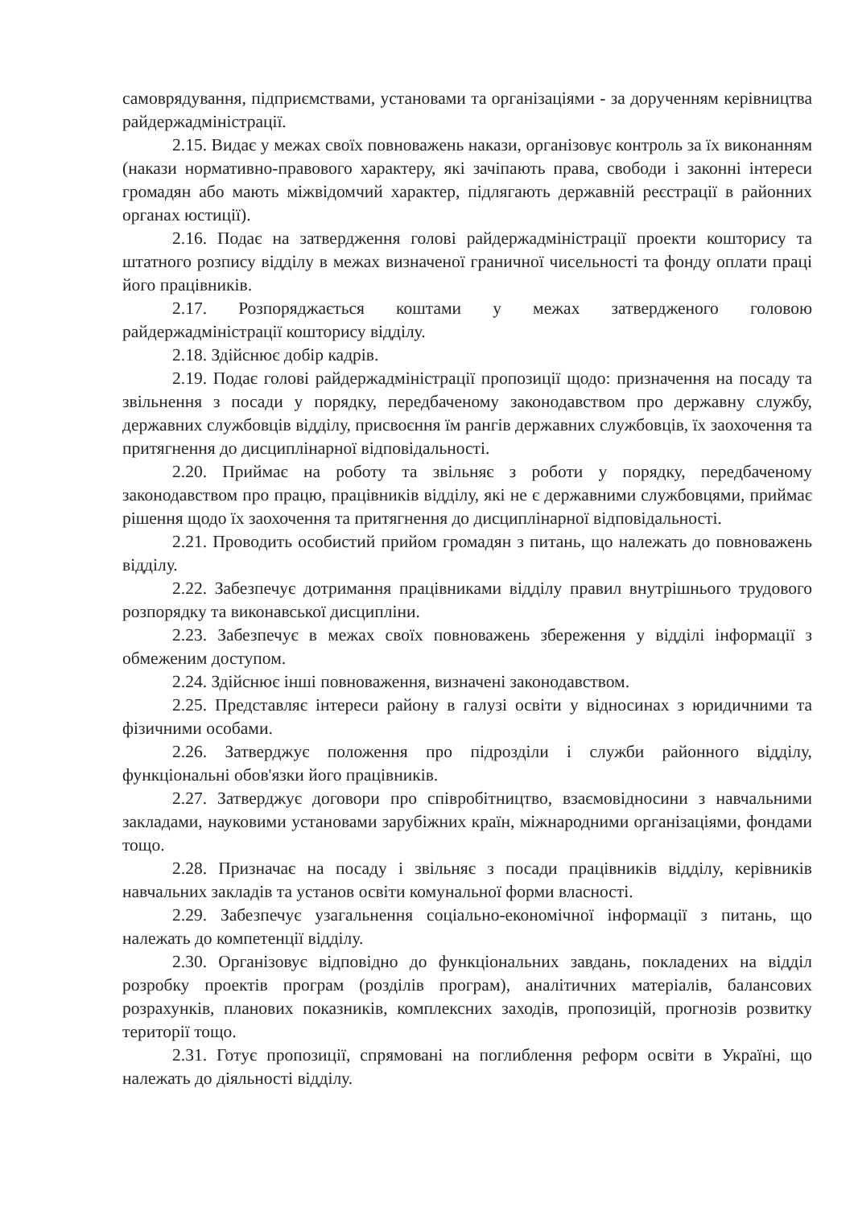самоврядування, підприємствами, установами та організаціями - за дорученням керівництва райдержадміністрації.
2.15. Видає у межах своїх повноважень накази, організовує контроль за їх виконанням (накази нормативно-правового характеру, які зачіпають права, свободи і законні інтереси громадян або мають міжвідомчий характер, підлягають державній реєстрації в районних органах юстиції).
2.16. Подає на затвердження голові райдержадміністрації проекти кошторису та штатного розпису відділу в межах визначеної граничної чисельності та фонду оплати праці його працівників.
2.17. Розпоряджається коштами у межах затвердженого головою райдержадміністрації кошторису відділу.
2.18. Здійснює добір кадрів.
2.19. Подає голові райдержадміністрації пропозиції щодо: призначення на посаду та звільнення з посади у порядку, передбаченому законодавством про державну службу, державних службовців відділу, присвоєння їм рангів державних службовців, їх заохочення та притягнення до дисциплінарної відповідальності.
2.20. Приймає на роботу та звільняє з роботи у порядку, передбаченому законодавством про працю, працівників відділу, які не є державними службовцями, приймає рішення щодо їх заохочення та притягнення до дисциплінарної відповідальності.
2.21. Проводить особистий прийом громадян з питань, що належать до повноважень відділу.
2.22. Забезпечує дотримання працівниками відділу правил внутрішнього трудового розпорядку та виконавської дисципліни.
2.23. Забезпечує в межах своїх повноважень збереження у відділі інформації з обмеженим доступом.
2.24. Здійснює інші повноваження, визначені законодавством.
2.25. Представляє інтереси району в галузі освіти у відносинах з юридичними та фізичними особами.
2.26. Затверджує положення про підрозділи і служби районного відділу, функціональні обов'язки його працівників.
2.27. Затверджує договори про співробітництво, взаємовідносини з навчальними закладами, науковими установами зарубіжних країн, міжнародними організаціями, фондами тощо.
2.28. Призначає на посаду і звільняє з посади працівників відділу, керівників навчальних закладів та установ освіти комунальної форми власності.
2.29. Забезпечує узагальнення соціально-економічної інформації з питань, що належать до компетенції відділу.
2.30. Організовує відповідно до функціональних завдань, покладених на відділ розробку проектів програм (розділів програм), аналітичних матеріалів, балансових розрахунків, планових показників, комплексних заходів, пропозицій, прогнозів розвитку території тощо.
2.31. Готує пропозиції, спрямовані на поглиблення реформ освіти в Україні, що належать до діяльності відділу.